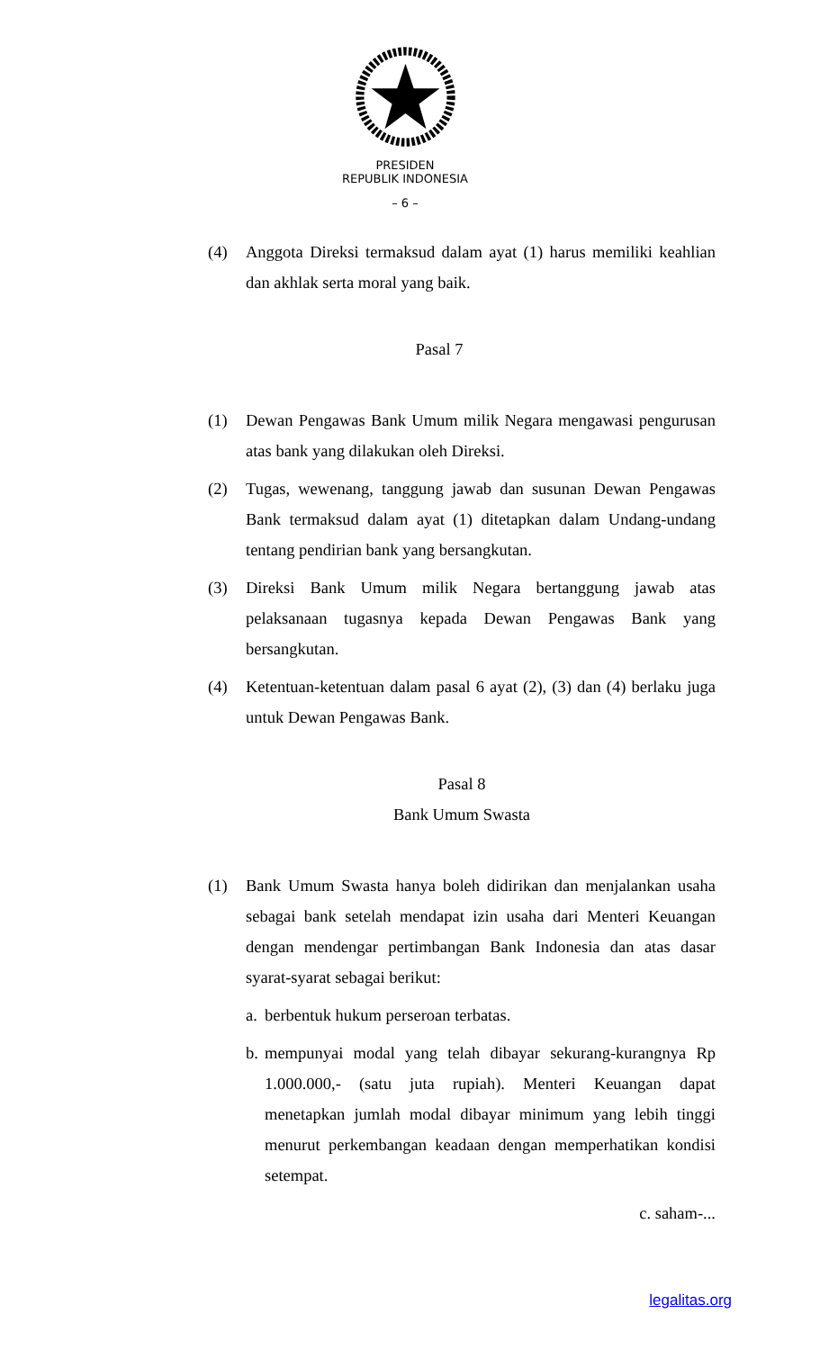PRESIDEN
REPUBLIK INDONESIA
– 6 –
(4) Anggota Direksi termaksud dalam ayat (1) harus memiliki keahlian dan akhlak serta moral yang baik.
Pasal 7
(1) Dewan Pengawas Bank Umum milik Negara mengawasi pengurusan atas bank yang dilakukan oleh Direksi.
(2) Tugas, wewenang, tanggung jawab dan susunan Dewan Pengawas Bank termaksud dalam ayat (1) ditetapkan dalam Undang-undang tentang pendirian bank yang bersangkutan.
(3) Direksi Bank Umum milik Negara bertanggung jawab atas pelaksanaan tugasnya kepada Dewan Pengawas Bank yang bersangkutan.
(4) Ketentuan-ketentuan dalam pasal 6 ayat (2), (3) dan (4) berlaku juga untuk Dewan Pengawas Bank.
Pasal 8
Bank Umum Swasta
(1) Bank Umum Swasta hanya boleh didirikan dan menjalankan usaha sebagai bank setelah mendapat izin usaha dari Menteri Keuangan dengan mendengar pertimbangan Bank Indonesia dan atas dasar syarat-syarat sebagai berikut:
a. berbentuk hukum perseroan terbatas.
b. mempunyai modal yang telah dibayar sekurang-kurangnya Rp 1.000.000,- (satu juta rupiah). Menteri Keuangan dapat menetapkan jumlah modal dibayar minimum yang lebih tinggi menurut perkembangan keadaan dengan memperhatikan kondisi setempat.
c. saham-...
legalitas.org